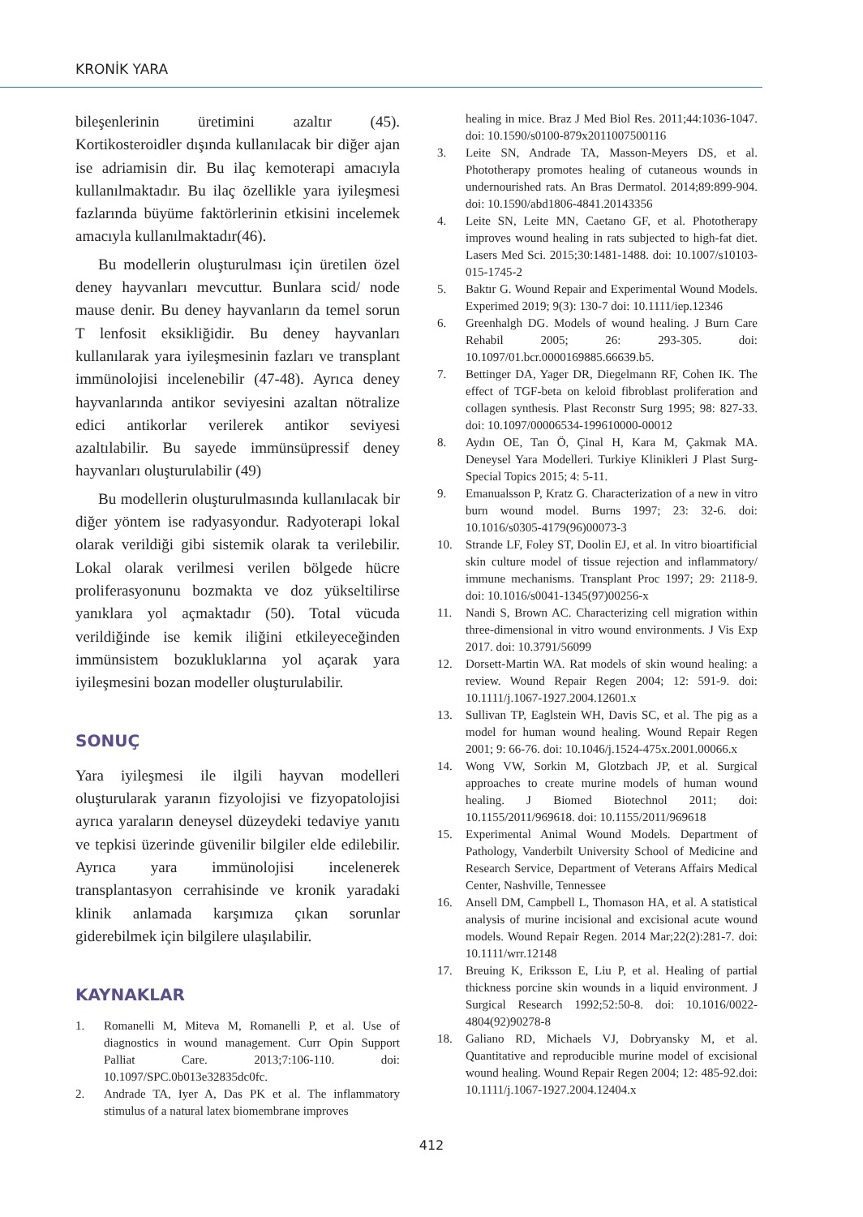KRONİK YARA
bileşenlerinin üretimini azaltır (45). Kortikosteroidler dışında kullanılacak bir diğer ajan ise adriamisin dir. Bu ilaç kemoterapi amacıyla kullanılmaktadır. Bu ilaç özellikle yara iyileşmesi fazlarında büyüme faktörlerinin etkisini incelemek amacıyla kullanılmaktadır(46).
Bu modellerin oluşturulması için üretilen özel deney hayvanları mevcuttur. Bunlara scid/ node mause denir. Bu deney hayvanların da temel sorun T lenfosit eksikliğidir. Bu deney hayvanları kullanılarak yara iyileşmesinin fazları ve transplant immünolojisi incelenebilir (47-48). Ayrıca deney hayvanlarında antikor seviyesini azaltan nötralize edici antikorlar verilerek antikor seviyesi azaltılabilir. Bu sayede immünsüpressif deney hayvanları oluşturulabilir (49)
Bu modellerin oluşturulmasında kullanılacak bir diğer yöntem ise radyasyondur. Radyoterapi lokal olarak verildiği gibi sistemik olarak ta verilebilir. Lokal olarak verilmesi verilen bölgede hücre proliferasyonunu bozmakta ve doz yükseltilirse yanıklara yol açmaktadır (50). Total vücuda verildiğinde ise kemik iliğini etkileyeceğinden immünsistem bozukluklarına yol açarak yara iyileşmesini bozan modeller oluşturulabilir.
SONUÇ
Yara iyileşmesi ile ilgili hayvan modelleri oluşturularak yaranın fizyolojisi ve fizyopatolojisi ayrıca yaraların deneysel düzeydeki tedaviye yanıtı ve tepkisi üzerinde güvenilir bilgiler elde edilebilir. Ayrıca yara immünolojisi incelenerek transplantasyon cerrahisinde ve kronik yaradaki klinik anlamada karşımıza çıkan sorunlar giderebilmek için bilgilere ulaşılabilir.
KAYNAKLAR
1. Romanelli M, Miteva M, Romanelli P, et al. Use of diagnostics in wound management. Curr Opin Support Palliat Care. 2013;7:106-110. doi: 10.1097/SPC.0b013e32835dc0fc.
2. Andrade TA, Iyer A, Das PK et al. The inflammatory stimulus of a natural latex biomembrane improves
healing in mice. Braz J Med Biol Res. 2011;44:1036-1047. doi: 10.1590/s0100-879x2011007500116
3. Leite SN, Andrade TA, Masson-Meyers DS, et al. Phototherapy promotes healing of cutaneous wounds in undernourished rats. An Bras Dermatol. 2014;89:899-904. doi: 10.1590/abd1806-4841.20143356
4. Leite SN, Leite MN, Caetano GF, et al. Phototherapy improves wound healing in rats subjected to high-fat diet. Lasers Med Sci. 2015;30:1481-1488. doi: 10.1007/s10103-015-1745-2
5. Baktır G. Wound Repair and Experimental Wound Models. Experimed 2019; 9(3): 130-7 doi: 10.1111/iep.12346
6. Greenhalgh DG. Models of wound healing. J Burn Care Rehabil 2005; 26: 293-305. doi: 10.1097/01.bcr.0000169885.66639.b5.
7. Bettinger DA, Yager DR, Diegelmann RF, Cohen IK. The effect of TGF-beta on keloid fibroblast proliferation and collagen synthesis. Plast Reconstr Surg 1995; 98: 827-33. doi: 10.1097/00006534-199610000-00012
8. Aydın OE, Tan Ö, Çinal H, Kara M, Çakmak MA. Deneysel Yara Modelleri. Turkiye Klinikleri J Plast Surg-Special Topics 2015; 4: 5-11.
9. Emanualsson P, Kratz G. Characterization of a new in vitro burn wound model. Burns 1997; 23: 32-6. doi: 10.1016/s0305-4179(96)00073-3
10. Strande LF, Foley ST, Doolin EJ, et al. In vitro bioartificial skin culture model of tissue rejection and inflammatory/ immune mechanisms. Transplant Proc 1997; 29: 2118-9. doi: 10.1016/s0041-1345(97)00256-x
11. Nandi S, Brown AC. Characterizing cell migration within three-dimensional in vitro wound environments. J Vis Exp 2017. doi: 10.3791/56099
12. Dorsett-Martin WA. Rat models of skin wound healing: a review. Wound Repair Regen 2004; 12: 591-9. doi: 10.1111/j.1067-1927.2004.12601.x
13. Sullivan TP, Eaglstein WH, Davis SC, et al. The pig as a model for human wound healing. Wound Repair Regen 2001; 9: 66-76. doi: 10.1046/j.1524-475x.2001.00066.x
14. Wong VW, Sorkin M, Glotzbach JP, et al. Surgical approaches to create murine models of human wound healing. J Biomed Biotechnol 2011; doi: 10.1155/2011/969618. doi: 10.1155/2011/969618
15. Experimental Animal Wound Models. Department of Pathology, Vanderbilt University School of Medicine and Research Service, Department of Veterans Affairs Medical Center, Nashville, Tennessee
16. Ansell DM, Campbell L, Thomason HA, et al. A statistical analysis of murine incisional and excisional acute wound models. Wound Repair Regen. 2014 Mar;22(2):281-7. doi: 10.1111/wrr.12148
17. Breuing K, Eriksson E, Liu P, et al. Healing of partial thickness porcine skin wounds in a liquid environment. J Surgical Research 1992;52:50-8. doi: 10.1016/0022-4804(92)90278-8
18. Galiano RD, Michaels VJ, Dobryansky M, et al. Quantitative and reproducible murine model of excisional wound healing. Wound Repair Regen 2004; 12: 485-92.doi: 10.1111/j.1067-1927.2004.12404.x
412